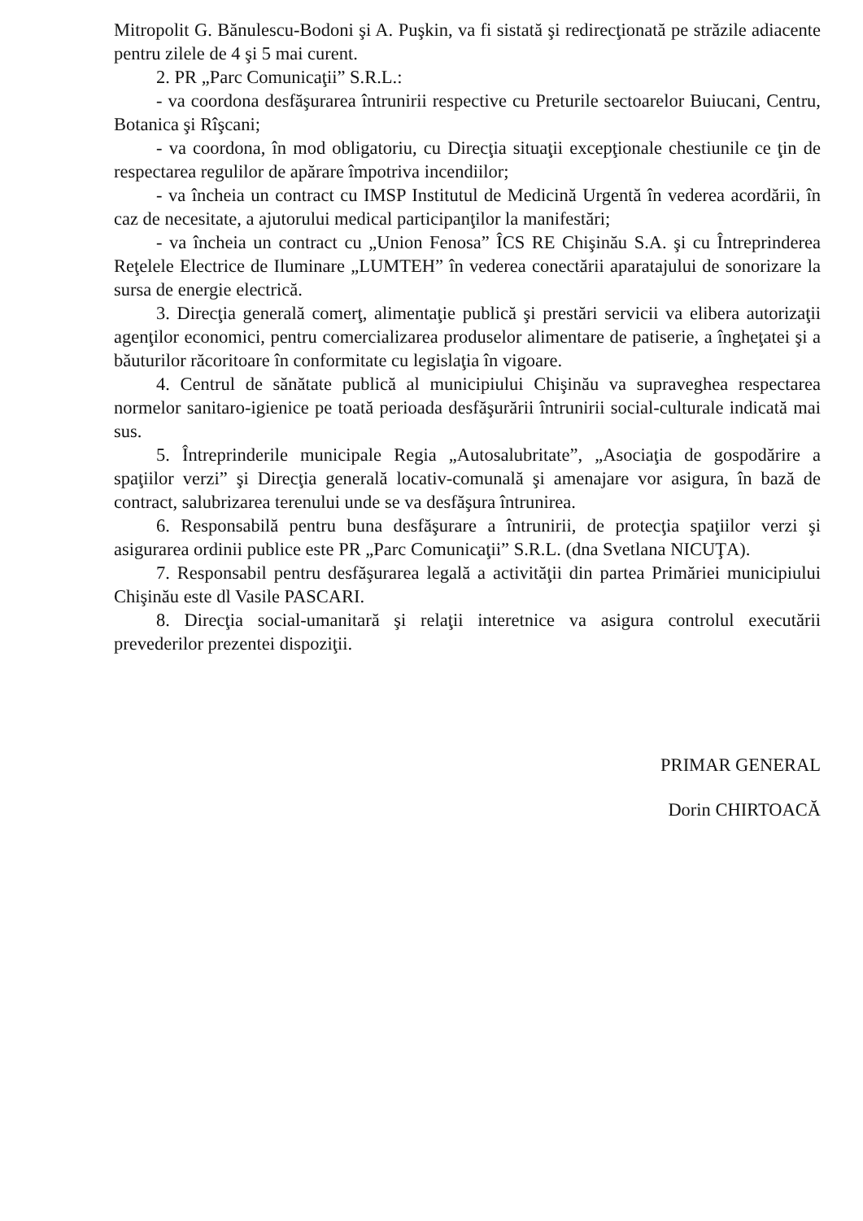Mitropolit G. Bănulescu-Bodoni şi A. Puşkin, va fi sistată şi redirecţionată pe străzile adiacente pentru zilele de 4 şi 5 mai curent.
2. PR „Parc Comunicaţii” S.R.L.:
- va coordona desfăşurarea întrunirii respective cu Preturile sectoarelor Buiucani, Centru, Botanica şi Rîşcani;
- va coordona, în mod obligatoriu, cu Direcţia situaţii excepţionale chestiunile ce ţin de respectarea regulilor de apărare împotriva incendiilor;
- va încheia un contract cu IMSP Institutul de Medicină Urgentă în vederea acordării, în caz de necesitate, a ajutorului medical participanţilor la manifestări;
- va încheia un contract cu „Union Fenosa” ÎCS RE Chişinău S.A. şi cu Întreprinderea Reţelele Electrice de Iluminare „LUMTEH” în vederea conectării aparatajului de sonorizare la sursa de energie electrică.
3. Direcţia generală comerţ, alimentaţie publică şi prestări servicii va elibera autorizaţii agenţilor economici, pentru comercializarea produselor alimentare de patiserie, a îngheţatei şi a băuturilor răcoritoare în conformitate cu legislaţia în vigoare.
4. Centrul de sănătate publică al municipiului Chişinău va supraveghea respectarea normelor sanitaro-igienice pe toată perioada desfăşurării întrunirii social-culturale indicată mai sus.
5. Întreprinderile municipale Regia „Autosalubritate”, „Asociaţia de gospodărire a spaţiilor verzi” şi Direcţia generală locativ-comunală şi amenajare vor asigura, în bază de contract, salubrizarea terenului unde se va desfăşura întrunirea.
6. Responsabilă pentru buna desfăşurare a întrunirii, de protecţia spaţiilor verzi şi asigurarea ordinii publice este PR „Parc Comunicaţii” S.R.L. (dna Svetlana NICUŢA).
7. Responsabil pentru desfăşurarea legală a activităţii din partea Primăriei municipiului Chişinău este dl Vasile PASCARI.
8. Direcţia social-umanitară şi relaţii interetnice va asigura controlul executării prevederilor prezentei dispoziţii.
PRIMAR GENERAL
Dorin CHIRTOACĂ